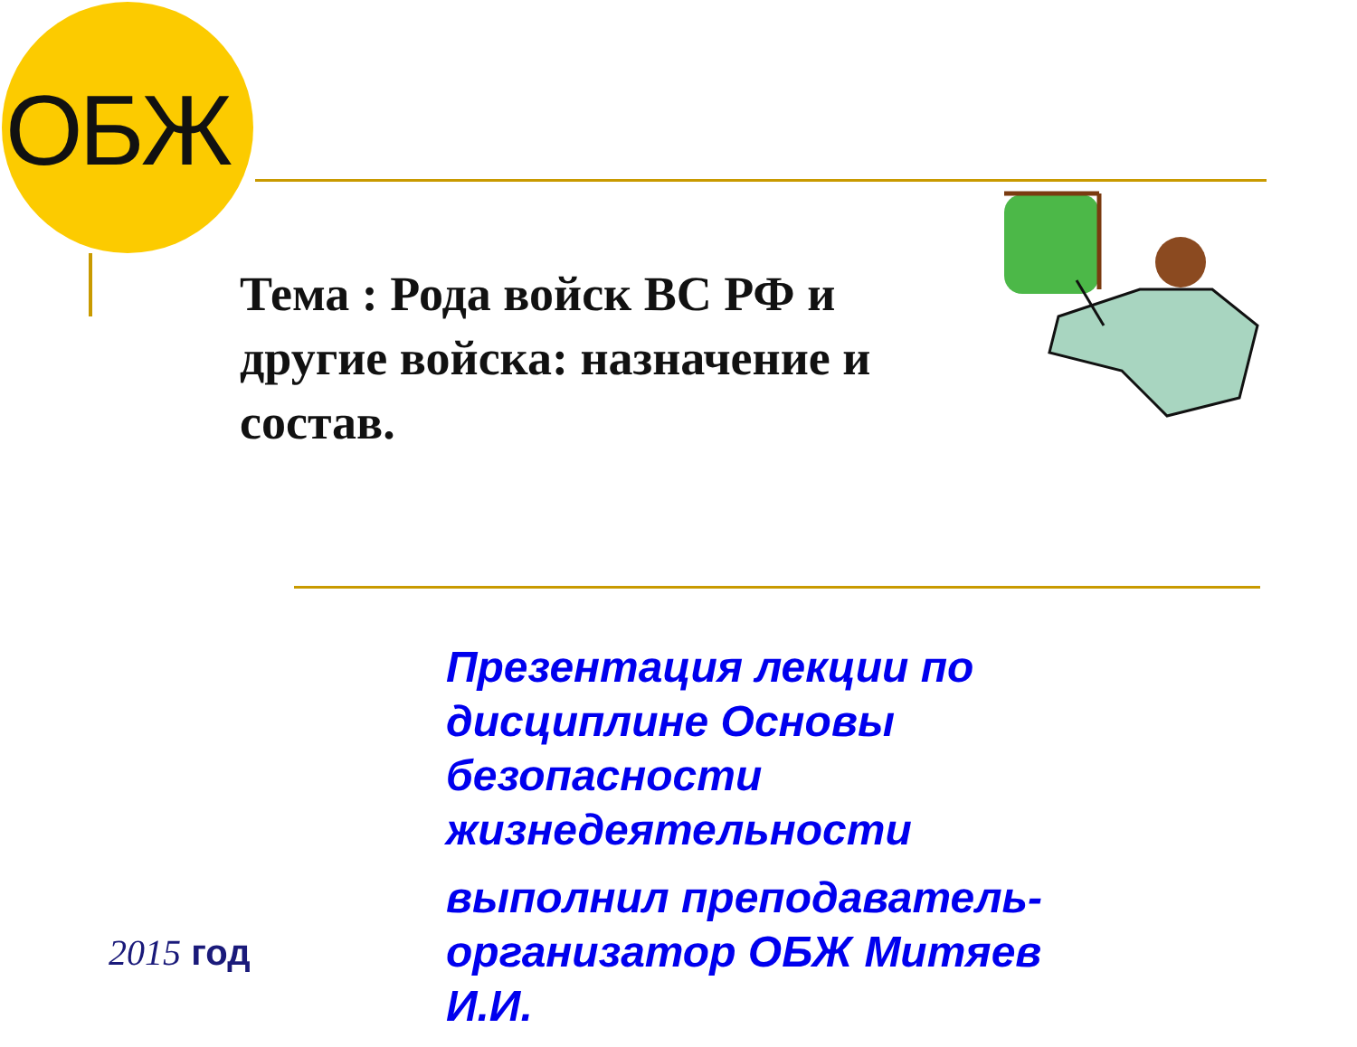ОБЖ
Тема : Рода войск ВС РФ и другие войска: назначение и состав.
Презентация лекции по дисциплине Основы безопасности жизнедеятельности
выполнил преподаватель-организатор ОБЖ Митяев И.И.
2015 год